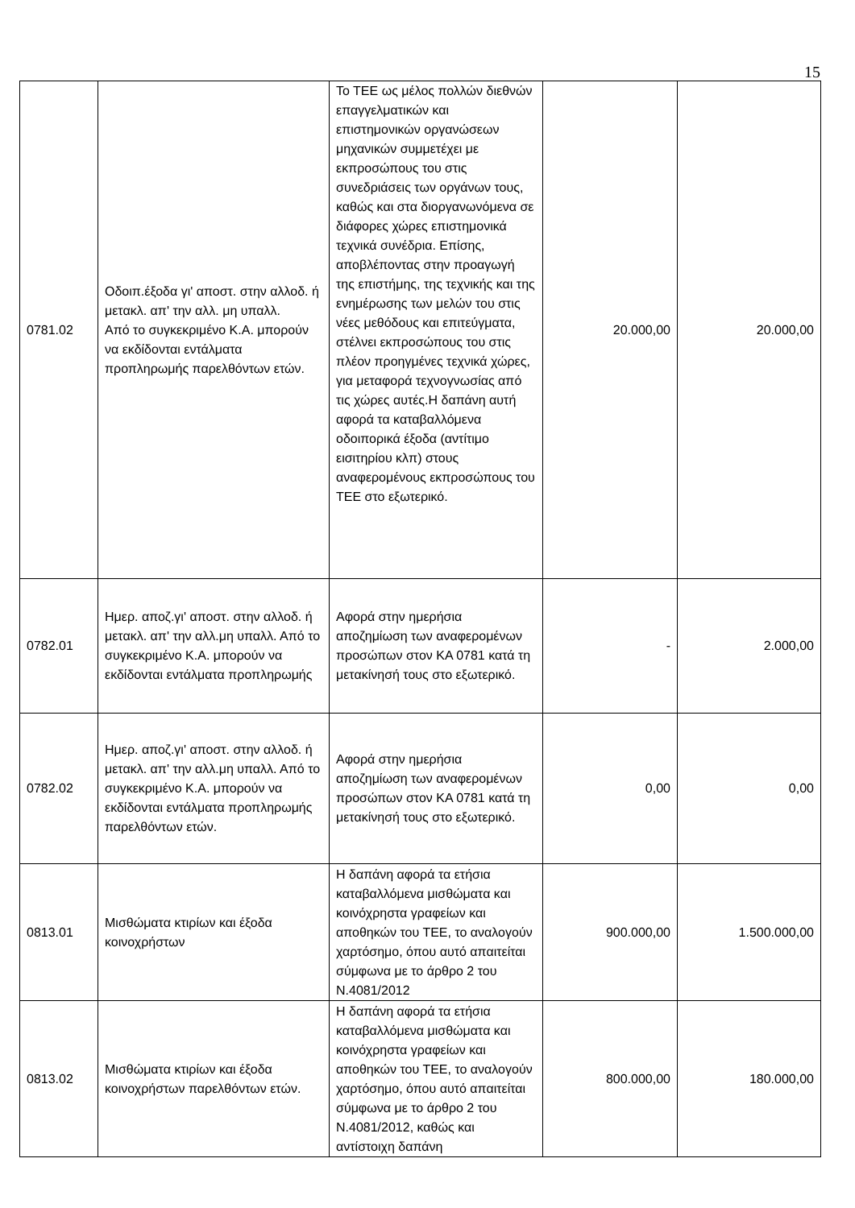15
| 0781.02 | Οδοιπ.έξοδα γι' αποστ. στην αλλοδ. ή μετακλ. απ' την αλλ. μη υπαλλ. Από το συγκεκριμένο Κ.Α. μπορούν να εκδίδονται εντάλματα προπληρωμής παρελθόντων ετών. | Το ΤΕΕ ως μέλος πολλών διεθνών επαγγελματικών και επιστημονικών οργανώσεων μηχανικών συμμετέχει με εκπροσώπους του στις συνεδριάσεις των οργάνων τους, καθώς και στα διοργανωνόμενα σε διάφορες χώρες επιστημονικά τεχνικά συνέδρια. Επίσης, αποβλέποντας στην προαγωγή της επιστήμης, της τεχνικής και της ενημέρωσης των μελών του στις νέες μεθόδους και επιτεύγματα, στέλνει εκπροσώπους του στις πλέον προηγμένες τεχνικά χώρες, για μεταφορά τεχνογνωσίας από τις χώρες αυτές.Η δαπάνη αυτή αφορά τα καταβαλλόμενα οδοιπορικά έξοδα (αντίτιμο εισιτηρίου κλπ) στους αναφερομένους εκπροσώπους του ΤΕΕ στο εξωτερικό. | 20.000,00 | 20.000,00 |
| 0782.01 | Ημερ. αποζ.γι' αποστ. στην αλλοδ. ή μετακλ. απ' την αλλ.μη υπαλλ. Από το συγκεκριμένο Κ.Α. μπορούν να εκδίδονται εντάλματα προπληρωμής | Αφορά στην ημερήσια αποζημίωση των αναφερομένων προσώπων στον ΚΑ 0781 κατά τη μετακίνησή τους στο εξωτερικό. | - | 2.000,00 |
| 0782.02 | Ημερ. αποζ.γι' αποστ. στην αλλοδ. ή μετακλ. απ' την αλλ.μη υπαλλ. Από το συγκεκριμένο Κ.Α. μπορούν να εκδίδονται εντάλματα προπληρωμής παρελθόντων ετών. | Αφορά στην ημερήσια αποζημίωση των αναφερομένων προσώπων στον ΚΑ 0781 κατά τη μετακίνησή τους στο εξωτερικό. | 0,00 | 0,00 |
| 0813.01 | Μισθώματα κτιρίων και έξοδα κοινοχρήστων | Η δαπάνη αφορά τα ετήσια καταβαλλόμενα μισθώματα και κοινόχρηστα γραφείων και αποθηκών του ΤΕΕ, το αναλογούν χαρτόσημο, όπου αυτό απαιτείται σύμφωνα με το άρθρο 2 του Ν.4081/2012 | 900.000,00 | 1.500.000,00 |
| 0813.02 | Μισθώματα κτιρίων και έξοδα κοινοχρήστων παρελθόντων ετών. | Η δαπάνη αφορά τα ετήσια καταβαλλόμενα μισθώματα και κοινόχρηστα γραφείων και αποθηκών του ΤΕΕ, το αναλογούν χαρτόσημο, όπου αυτό απαιτείται σύμφωνα με το άρθρο 2 του Ν.4081/2012, καθώς και αντίστοιχη δαπάνη | 800.000,00 | 180.000,00 |